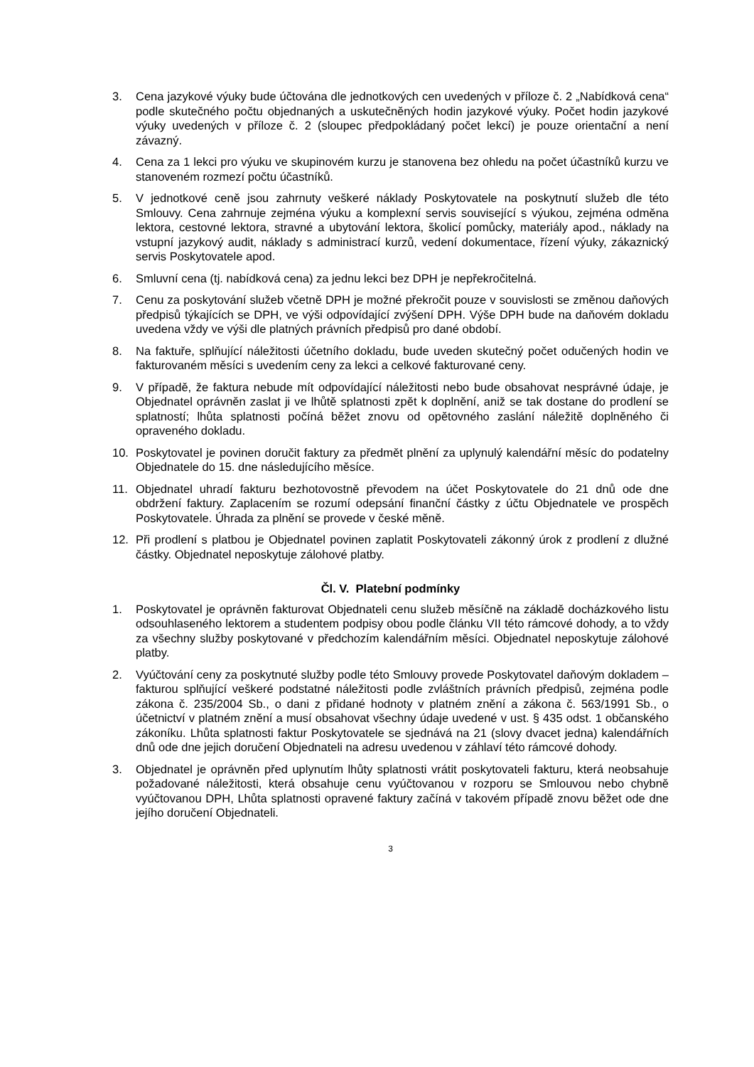3. Cena jazykové výuky bude účtována dle jednotkových cen uvedených v příloze č. 2 „Nabídková cena“ podle skutečného počtu objednaných a uskutečněných hodin jazykové výuky. Počet hodin jazykové výuky uvedených v příloze č. 2 (sloupec předpokládaný počet lekcí) je pouze orientační a není závazný.
4. Cena za 1 lekci pro výuku ve skupinovém kurzu je stanovena bez ohledu na počet účastníků kurzu ve stanoveném rozmezí počtu účastníků.
5. V jednotkové ceně jsou zahrnuty veškeré náklady Poskytovatele na poskytnutí služeb dle této Smlouvy. Cena zahrnuje zejména výuku a komplexní servis související s výukou, zejména odměna lektora, cestovné lektora, stravné a ubytování lektora, školicí pomůcky, materiály apod., náklady na vstupní jazykový audit, náklady s administrací kurzů, vedení dokumentace, řízení výuky, zákaznický servis Poskytovatele apod.
6. Smluvní cena (tj. nabídková cena) za jednu lekci bez DPH je nepřekročitelná.
7. Cenu za poskytování služeb včetně DPH je možné překročit pouze v souvislosti se změnou daňových předpisů týkajících se DPH, ve výši odpovídající zvýšení DPH. Výše DPH bude na daňovém dokladu uvedena vždy ve výši dle platných právních předpisů pro dané období.
8. Na faktuře, splňující náležitosti účetního dokladu, bude uveden skutečný počet odučených hodin ve fakturovaném měsíci s uvedením ceny za lekci a celkové fakturované ceny.
9. V případě, že faktura nebude mít odpovídající náležitosti nebo bude obsahovat nesprávné údaje, je Objednatel oprávněn zaslat ji ve lhůtě splatnosti zpět k doplnění, aniž se tak dostane do prodlení se splatností; lhůta splatnosti počíná běžet znovu od opětovného zaslání náležitě doplněného či opraveného dokladu.
10. Poskytovatel je povinen doručit faktury za předmět plnění za uplynulý kalendářní měsíc do podatelny Objednatele do 15. dne následujícího měsíce.
11. Objednatel uhradí fakturu bezhotovostně převodem na účet Poskytovatele do 21 dnů ode dne obdržení faktury. Zaplacením se rozumí odepsání finanční částky z účtu Objednatele ve prospěch Poskytovatele. Úhrada za plnění se provede v české měně.
12. Při prodlení s platbou je Objednatel povinen zaplatit Poskytovateli zákonný úrok z prodlení z dlužné částky. Objednatel neposkytuje zálohové platby.
Čl. V. Platební podmínky
1. Poskytovatel je oprávněn fakturovat Objednateli cenu služeb měsíčně na základě docházkového listu odsouhlaseného lektorem a studentem podpisy obou podle článku VII této rámcové dohody, a to vždy za všechny služby poskytované v předchozím kalendářním měsíci. Objednatel neposkytuje zálohové platby.
2. Vyúčtování ceny za poskytnuté služby podle této Smlouvy provede Poskytovatel daňovým dokladem – fakturou splňující veškeré podstatné náležitosti podle zvláštních právních předpisů, zejména podle zákona č. 235/2004 Sb., o dani z přidané hodnoty v platném znění a zákona č. 563/1991 Sb., o účetnictví v platném znění a musí obsahovat všechny údaje uvedené v ust. § 435 odst. 1 občanského zákoníku. Lhůta splatnosti faktur Poskytovatele se sjednává na 21 (slovy dvacet jedna) kalendářních dnů ode dne jejich doručení Objednateli na adresu uvedenou v záhlaví této rámcové dohody.
3. Objednatel je oprávněn před uplynutím lhůty splatnosti vrátit poskytovateli fakturu, která neobsahuje požadované náležitosti, která obsahuje cenu vyúčtovanou v rozporu se Smlouvou nebo chybně vyúčtovanou DPH, Lhůta splatnosti opravené faktury začíná v takovém případě znovu běžet ode dne jejího doručení Objednateli.
3